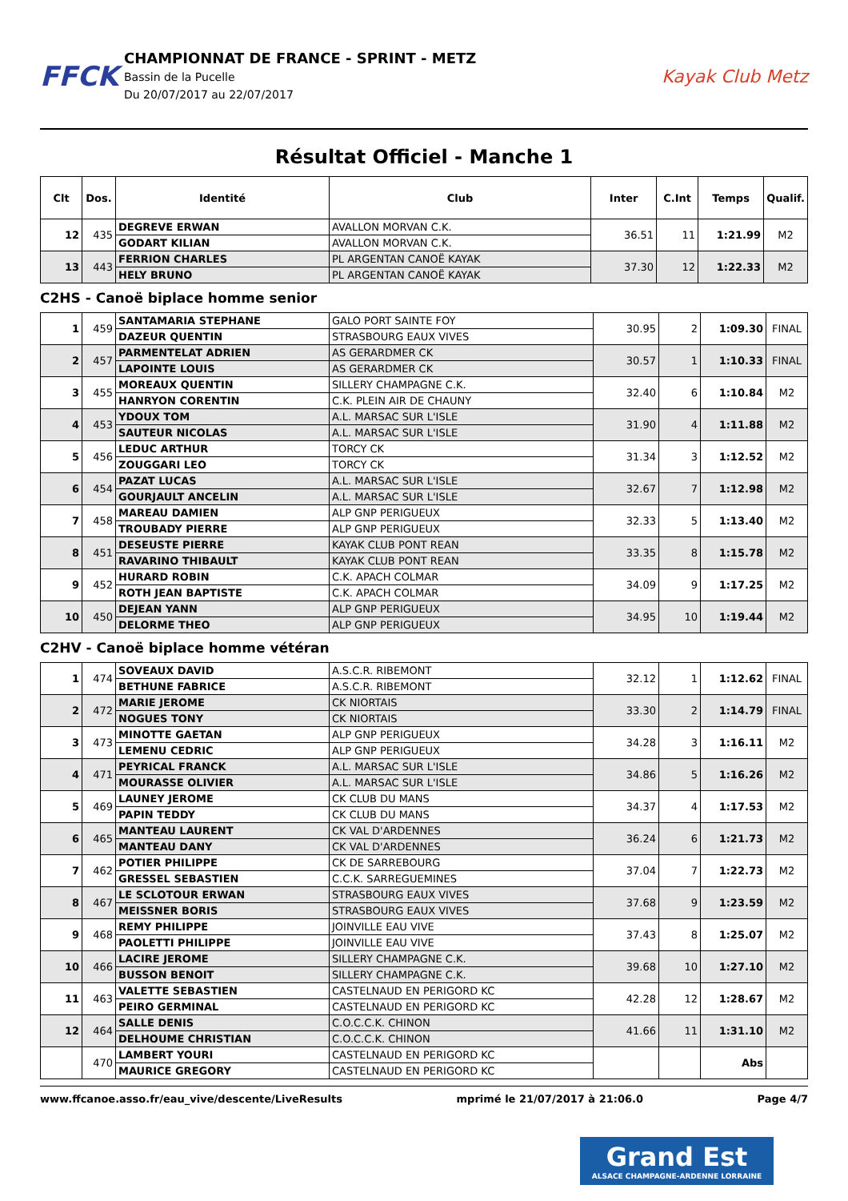FFCK
CHAMPIONNAT DE FRANCE - SPRINT - METZ
Bassin de la Pucelle
Du 20/07/2017 au 22/07/2017
Kayak Club Metz
Résultat Officiel - Manche 1
| Clt | Dos. | Identité | Club | Inter | C.Int | Temps | Qualif. |
| --- | --- | --- | --- | --- | --- | --- | --- |
| 12 | 435 | DEGREVE ERWAN | AVALLON MORVAN C.K. | 36.51 | 11 | 1:21.99 | M2 |
| | | GODART KILIAN | AVALLON MORVAN C.K. | | | | |
| 13 | 443 | FERRION CHARLES | PL ARGENTAN CANOË KAYAK | 37.30 | 12 | 1:22.33 | M2 |
| | | HELY BRUNO | PL ARGENTAN CANOË KAYAK | | | | |
C2HS - Canoë biplace homme senior
| 1 | 459 | SANTAMARIA STEPHANE | GALO PORT SAINTE FOY | 30.95 | 2 | 1:09.30 | FINAL |
| | | DAZEUR QUENTIN | STRASBOURG EAUX VIVES | | | | |
| 2 | 457 | PARMENTELAT ADRIEN | AS GERARDMER CK | 30.57 | 1 | 1:10.33 | FINAL |
| | | LAPOINTE LOUIS | AS GERARDMER CK | | | | |
| 3 | 455 | MOREAUX QUENTIN | SILLERY CHAMPAGNE C.K. | 32.40 | 6 | 1:10.84 | M2 |
| | | HANRYON CORENTIN | C.K. PLEIN AIR DE CHAUNY | | | | |
| 4 | 453 | YDOUX TOM | A.L. MARSAC SUR L'ISLE | 31.90 | 4 | 1:11.88 | M2 |
| | | SAUTEUR NICOLAS | A.L. MARSAC SUR L'ISLE | | | | |
| 5 | 456 | LEDUC ARTHUR | TORCY CK | 31.34 | 3 | 1:12.52 | M2 |
| | | ZOUGGARI LEO | TORCY CK | | | | |
| 6 | 454 | PAZAT LUCAS | A.L. MARSAC SUR L'ISLE | 32.67 | 7 | 1:12.98 | M2 |
| | | GOURJAULT ANCELIN | A.L. MARSAC SUR L'ISLE | | | | |
| 7 | 458 | MAREAU DAMIEN | ALP GNP PERIGUEUX | 32.33 | 5 | 1:13.40 | M2 |
| | | TROUBADY PIERRE | ALP GNP PERIGUEUX | | | | |
| 8 | 451 | DESEUSTE PIERRE | KAYAK CLUB PONT REAN | 33.35 | 8 | 1:15.78 | M2 |
| | | RAVARINO THIBAULT | KAYAK CLUB PONT REAN | | | | |
| 9 | 452 | HURARD ROBIN | C.K. APACH COLMAR | 34.09 | 9 | 1:17.25 | M2 |
| | | ROTH JEAN BAPTISTE | C.K. APACH COLMAR | | | | |
| 10 | 450 | DEJEAN YANN | ALP GNP PERIGUEUX | 34.95 | 10 | 1:19.44 | M2 |
| | | DELORME THEO | ALP GNP PERIGUEUX | | | | |
C2HV - Canoë biplace homme vétéran
| 1 | 474 | SOVEAUX DAVID | A.S.C.R. RIBEMONT | 32.12 | 1 | 1:12.62 | FINAL |
| | | BETHUNE FABRICE | A.S.C.R. RIBEMONT | | | | |
| 2 | 472 | MARIE JEROME | CK NIORTAIS | 33.30 | 2 | 1:14.79 | FINAL |
| | | NOGUES TONY | CK NIORTAIS | | | | |
| 3 | 473 | MINOTTE GAETAN | ALP GNP PERIGUEUX | 34.28 | 3 | 1:16.11 | M2 |
| | | LEMENU CEDRIC | ALP GNP PERIGUEUX | | | | |
| 4 | 471 | PEYRICAL FRANCK | A.L. MARSAC SUR L'ISLE | 34.86 | 5 | 1:16.26 | M2 |
| | | MOURASSE OLIVIER | A.L. MARSAC SUR L'ISLE | | | | |
| 5 | 469 | LAUNEY JEROME | CK CLUB DU MANS | 34.37 | 4 | 1:17.53 | M2 |
| | | PAPIN TEDDY | CK CLUB DU MANS | | | | |
| 6 | 465 | MANTEAU LAURENT | CK VAL D'ARDENNES | 36.24 | 6 | 1:21.73 | M2 |
| | | MANTEAU DANY | CK VAL D'ARDENNES | | | | |
| 7 | 462 | POTIER PHILIPPE | CK DE SARREBOURG | 37.04 | 7 | 1:22.73 | M2 |
| | | GRESSEL SEBASTIEN | C.C.K. SARREGUEMINES | | | | |
| 8 | 467 | LE SCLOTOUR ERWAN | STRASBOURG EAUX VIVES | 37.68 | 9 | 1:23.59 | M2 |
| | | MEISSNER BORIS | STRASBOURG EAUX VIVES | | | | |
| 9 | 468 | REMY PHILIPPE | JOINVILLE EAU VIVE | 37.43 | 8 | 1:25.07 | M2 |
| | | PAOLETTI PHILIPPE | JOINVILLE EAU VIVE | | | | |
| 10 | 466 | LACIRE JEROME | SILLERY CHAMPAGNE C.K. | 39.68 | 10 | 1:27.10 | M2 |
| | | BUSSON BENOIT | SILLERY CHAMPAGNE C.K. | | | | |
| 11 | 463 | VALETTE SEBASTIEN | CASTELNAUD EN PERIGORD KC | 42.28 | 12 | 1:28.67 | M2 |
| | | PEIRO GERMINAL | CASTELNAUD EN PERIGORD KC | | | | |
| 12 | 464 | SALLE DENIS | C.O.C.C.K. CHINON | 41.66 | 11 | 1:31.10 | M2 |
| | | DELHOUME CHRISTIAN | C.O.C.C.K. CHINON | | | | |
| | 470 | LAMBERT YOURI | CASTELNAUD EN PERIGORD KC | | | Abs | |
| | | MAURICE GREGORY | CASTELNAUD EN PERIGORD KC | | | | |
www.ffcanoe.asso.fr/eau_vive/descente/LiveResults mprimé le 21/07/2017 à 21:06.0 Page 4/7
Grand Est
ALSACE CHAMPAGNE-ARDENNE LORRAINE